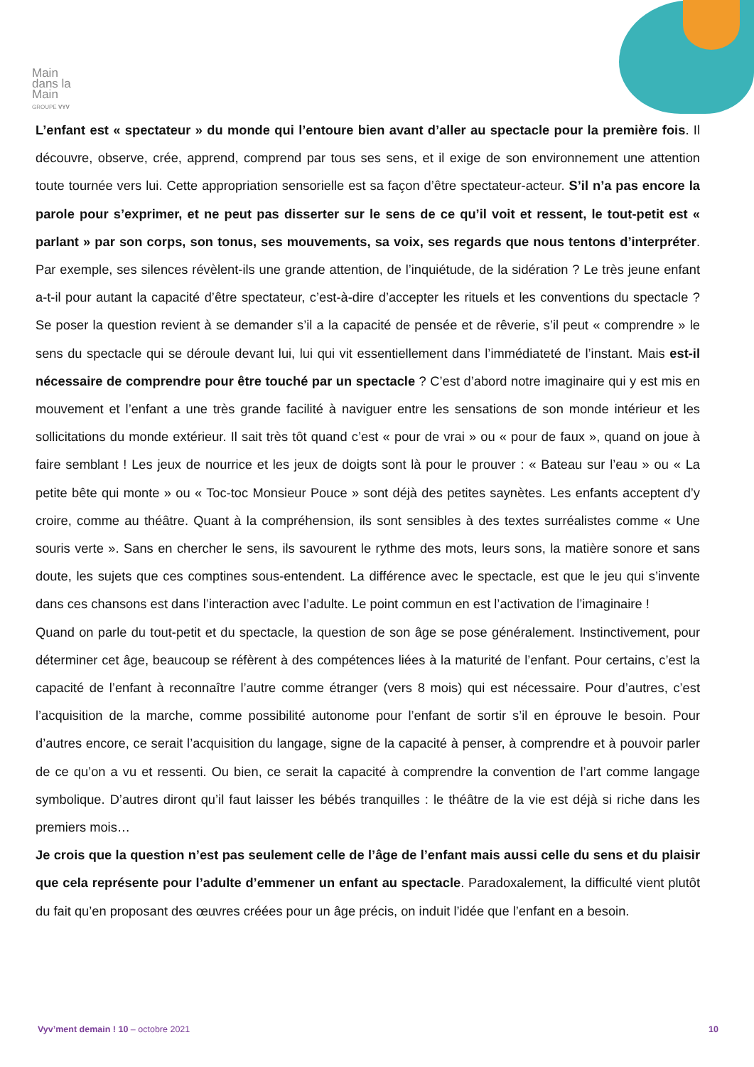Main
dans la
Main
GROUPE VYV
L’enfant est « spectateur » du monde qui l’entoure bien avant d’aller au spectacle pour la première fois. Il découvre, observe, crée, apprend, comprend par tous ses sens, et il exige de son environnement une attention toute tournée vers lui. Cette appropriation sensorielle est sa façon d’être spectateur-acteur. S’il n’a pas encore la parole pour s’exprimer, et ne peut pas disserter sur le sens de ce qu’il voit et ressent, le tout-petit est « parlant » par son corps, son tonus, ses mouvements, sa voix, ses regards que nous tentons d’interpréter. Par exemple, ses silences révèlent-ils une grande attention, de l’inquiétude, de la sidération ? Le très jeune enfant a-t-il pour autant la capacité d’être spectateur, c’est-à-dire d’accepter les rituels et les conventions du spectacle ? Se poser la question revient à se demander s’il a la capacité de pensée et de rêverie, s’il peut « comprendre » le sens du spectacle qui se déroule devant lui, lui qui vit essentiellement dans l’immédiateté de l’instant. Mais est-il nécessaire de comprendre pour être touché par un spectacle ? C’est d’abord notre imaginaire qui y est mis en mouvement et l’enfant a une très grande facilité à naviguer entre les sensations de son monde intérieur et les sollicitations du monde extérieur. Il sait très tôt quand c’est « pour de vrai » ou « pour de faux », quand on joue à faire semblant ! Les jeux de nourrice et les jeux de doigts sont là pour le prouver : « Bateau sur l’eau » ou « La petite bête qui monte » ou « Toc-toc Monsieur Pouce » sont déjà des petites saynètes. Les enfants acceptent d’y croire, comme au théâtre. Quant à la compréhension, ils sont sensibles à des textes surréalistes comme « Une souris verte ». Sans en chercher le sens, ils savourent le rythme des mots, leurs sons, la matière sonore et sans doute, les sujets que ces comptines sous-entendent. La différence avec le spectacle, est que le jeu qui s’invente dans ces chansons est dans l’interaction avec l’adulte. Le point commun en est l’activation de l’imaginaire !
Quand on parle du tout-petit et du spectacle, la question de son âge se pose généralement. Instinctivement, pour déterminer cet âge, beaucoup se réfèrent à des compétences liées à la maturité de l’enfant. Pour certains, c’est la capacité de l’enfant à reconnaître l’autre comme étranger (vers 8 mois) qui est nécessaire. Pour d’autres, c’est l’acquisition de la marche, comme possibilité autonome pour l’enfant de sortir s’il en éprouve le besoin. Pour d’autres encore, ce serait l’acquisition du langage, signe de la capacité à penser, à comprendre et à pouvoir parler de ce qu’on a vu et ressenti. Ou bien, ce serait la capacité à comprendre la convention de l’art comme langage symbolique. D’autres diront qu’il faut laisser les bébés tranquilles : le théâtre de la vie est déjà si riche dans les premiers mois…
Je crois que la question n’est pas seulement celle de l’âge de l’enfant mais aussi celle du sens et du plaisir que cela représente pour l’adulte d’emmener un enfant au spectacle. Paradoxalement, la difficulté vient plutôt du fait qu’en proposant des œuvres créées pour un âge précis, on induit l’idée que l’enfant en a besoin.
Vyv’ment demain ! 10 – octobre 2021 10